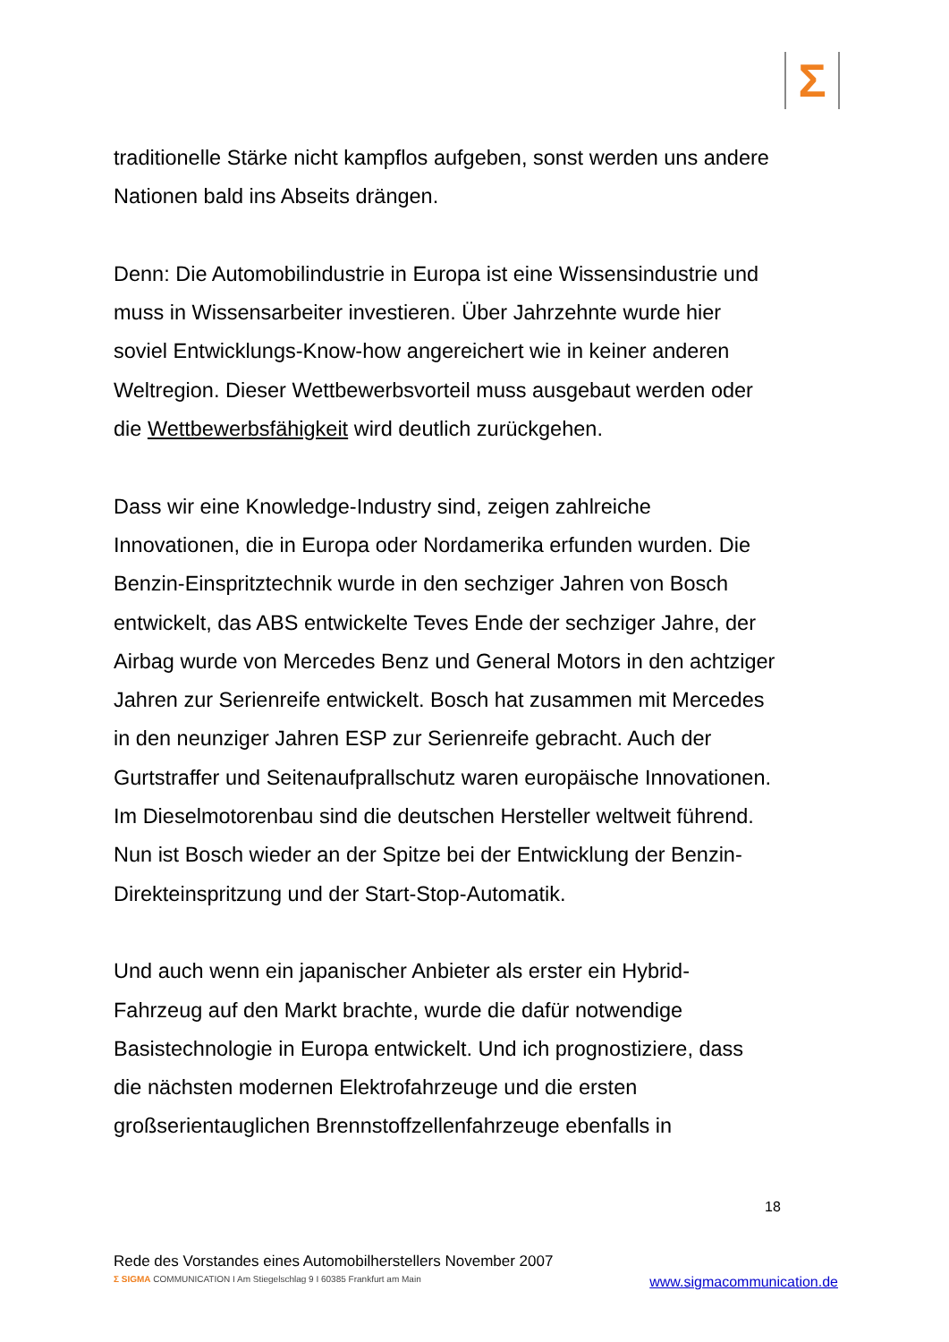Σ
traditionelle Stärke nicht kampflos aufgeben, sonst werden uns andere Nationen bald ins Abseits drängen.
Denn: Die Automobilindustrie in Europa ist eine Wissensindustrie und muss in Wissensarbeiter investieren. Über Jahrzehnte wurde hier soviel Entwicklungs-Know-how angereichert wie in keiner anderen Weltregion. Dieser Wettbewerbsvorteil muss ausgebaut werden oder die Wettbewerbsfähigkeit wird deutlich zurückgehen.
Dass wir eine Knowledge-Industry sind, zeigen zahlreiche Innovationen, die in Europa oder Nordamerika erfunden wurden. Die Benzin-Einspritztechnik wurde in den sechziger Jahren von Bosch entwickelt, das ABS entwickelte Teves Ende der sechziger Jahre, der Airbag wurde von Mercedes Benz und General Motors in den achtziger Jahren zur Serienreife entwickelt. Bosch hat zusammen mit Mercedes in den neunziger Jahren ESP zur Serienreife gebracht. Auch der Gurtstraffer und Seitenaufprallschutz waren europäische Innovationen. Im Dieselmotorenbau sind die deutschen Hersteller weltweit führend. Nun ist Bosch wieder an der Spitze bei der Entwicklung der Benzin-Direkteinspritzung und der Start-Stop-Automatik.
Und auch wenn ein japanischer Anbieter als erster ein Hybrid-Fahrzeug auf den Markt brachte, wurde die dafür notwendige Basistechnologie in Europa entwickelt. Und ich prognostiziere, dass die nächsten modernen Elektrofahrzeuge und die ersten großserientauglichen Brennstoffzellenfahrzeuge ebenfalls in
18
Rede des Vorstandes eines Automobilherstellers November 2007
Σ SIGMA COMMUNICATION I Am Stiegelschlag 9 I 60385 Frankfurt am Main
www.sigmacommunication.de